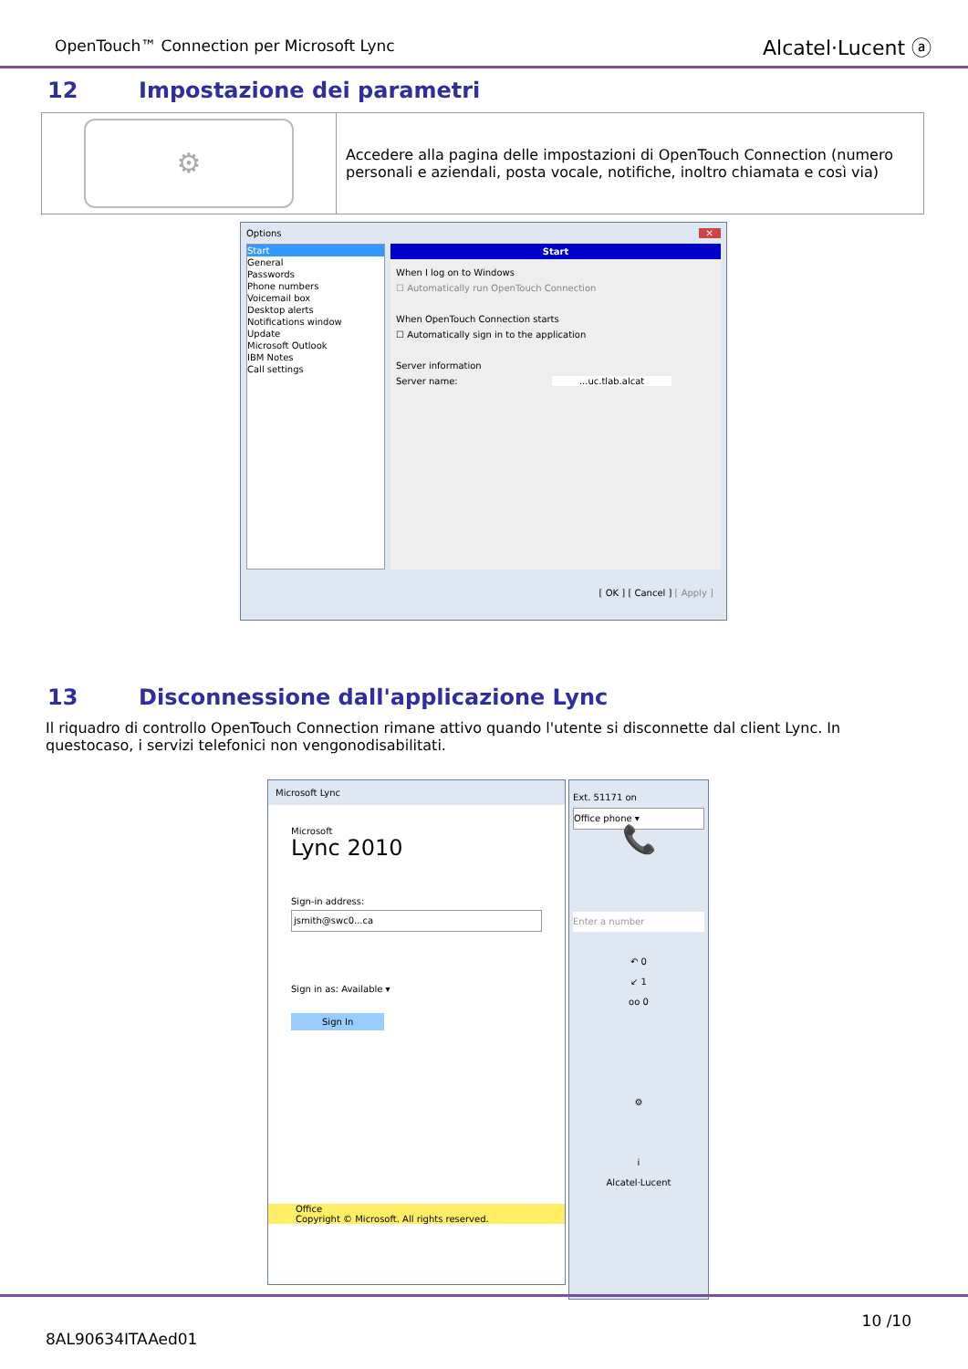OpenTouch™ Connection per Microsoft Lync
Alcatel·Lucent ⓐ
12 Impostazione dei parametri
| ⚙ | Accedere alla pagina delle impostazioni di OpenTouch Connection (numero personali e aziendali, posta vocale, notifiche, inoltro chiamata e così via) |
Options ✕
Start
General
Passwords
Phone numbers
Voicemail box
Desktop alerts
Notifications window
Update
Microsoft Outlook
IBM Notes
Call settings
Start
When I log on to Windows
☐ Automatically run OpenTouch Connection
When OpenTouch Connection starts
☐ Automatically sign in to the application
Server information
Server name: ...uc.tlab.alcat
[ OK ] [ Cancel ] [ Apply ]
13 Disconnessione dall'applicazione Lync
Il riquadro di controllo OpenTouch Connection rimane attivo quando l'utente si disconnette dal client Lync. In questocaso, i servizi telefonici non vengonodisabilitati.
Microsoft Lync
Microsoft
Lync 2010
Sign-in address:
jsmith@swc0...ca
Sign in as: Available ▾
Sign In
Office
Copyright © Microsoft. All rights reserved.
Ext. 51171 on
Office phone ▾
📞
Enter a number
↶ 0
↙ 1
oo 0
⚙
i
Alcatel·Lucent
10 /10
8AL90634ITAAed01